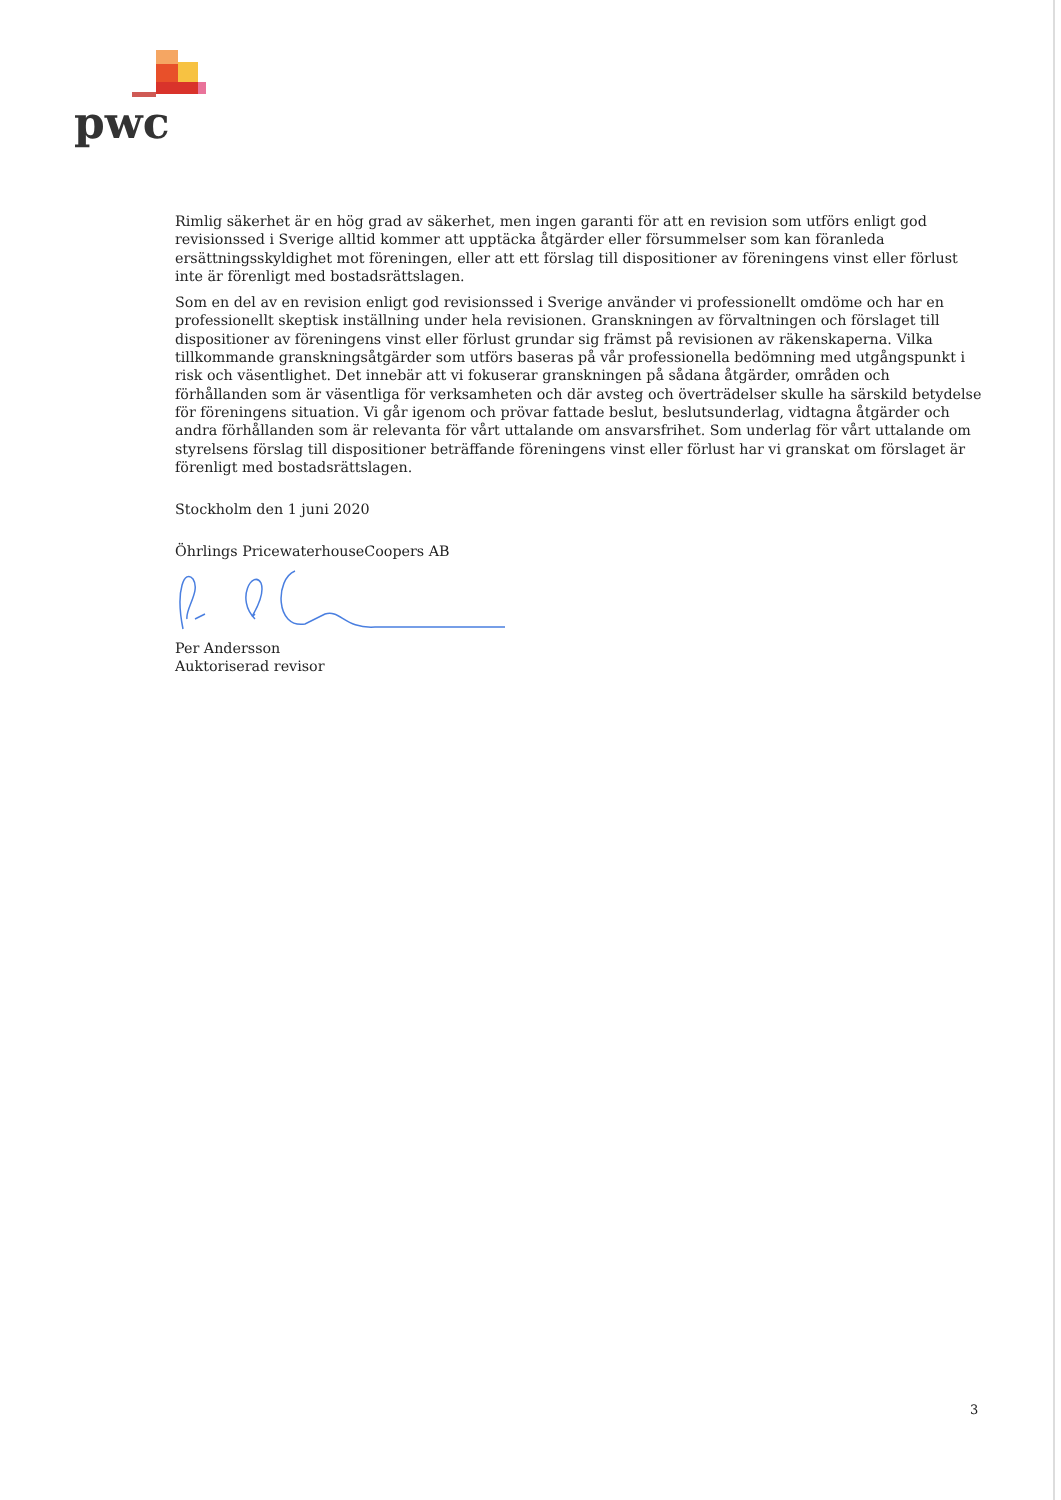pwc
Rimlig säkerhet är en hög grad av säkerhet, men ingen garanti för att en revision som utförs enligt god revisionssed i Sverige alltid kommer att upptäcka åtgärder eller försummelser som kan föranleda ersättningsskyldighet mot föreningen, eller att ett förslag till dispositioner av föreningens vinst eller förlust inte är förenligt med bostadsrättslagen.
Som en del av en revision enligt god revisionssed i Sverige använder vi professionellt omdöme och har en professionellt skeptisk inställning under hela revisionen. Granskningen av förvaltningen och förslaget till dispositioner av föreningens vinst eller förlust grundar sig främst på revisionen av räkenskaperna. Vilka tillkommande granskningsåtgärder som utförs baseras på vår professionella bedömning med utgångspunkt i risk och väsentlighet. Det innebär att vi fokuserar granskningen på sådana åtgärder, områden och förhållanden som är väsentliga för verksamheten och där avsteg och överträdelser skulle ha särskild betydelse för föreningens situation. Vi går igenom och prövar fattade beslut, beslutsunderlag, vidtagna åtgärder och andra förhållanden som är relevanta för vårt uttalande om ansvarsfrihet. Som underlag för vårt uttalande om styrelsens förslag till dispositioner beträffande föreningens vinst eller förlust har vi granskat om förslaget är förenligt med bostadsrättslagen.
Stockholm den 1 juni 2020
Öhrlings PricewaterhouseCoopers AB
Per Andersson
Auktoriserad revisor
3